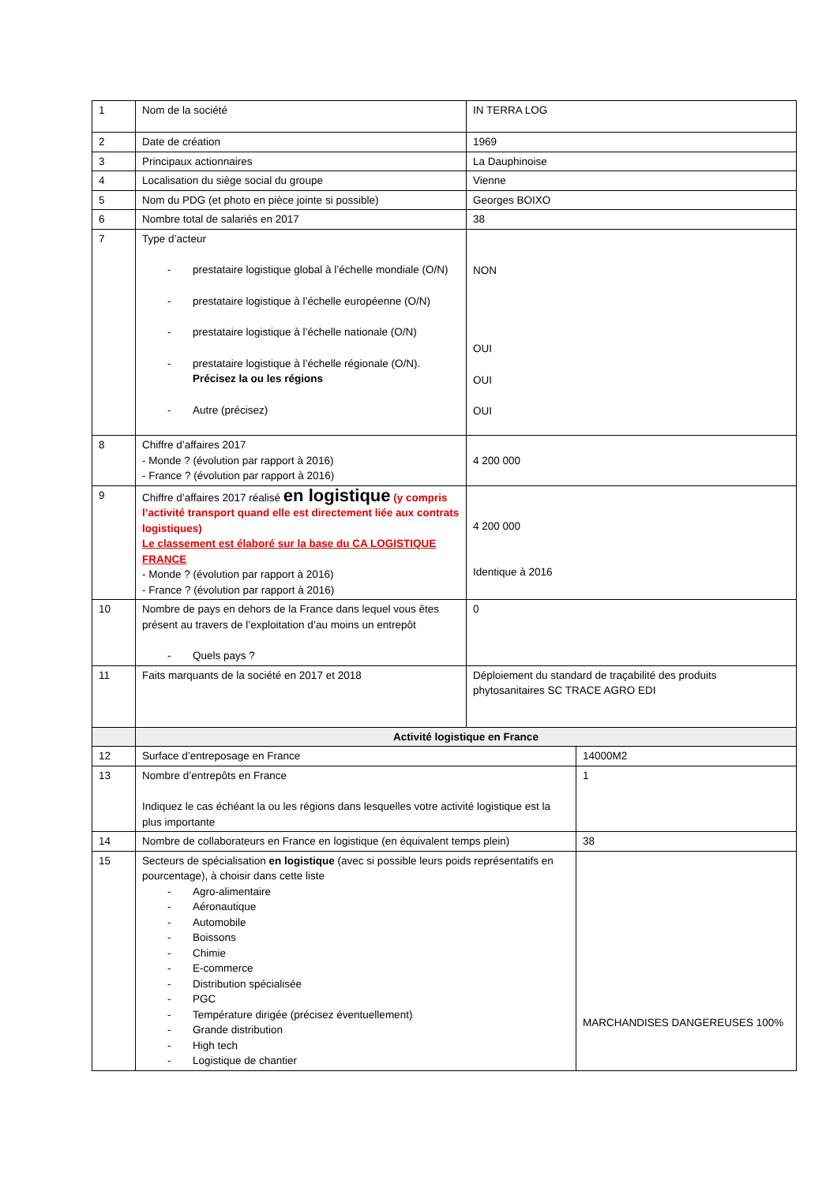| 1 | Nom de la société | IN TERRA LOG | |
| 2 | Date de création | 1969 | |
| 3 | Principaux actionnaires | La Dauphinoise | |
| 4 | Localisation du siège social du groupe | Vienne | |
| 5 | Nom du PDG (et photo en pièce jointe si possible) | Georges BOIXO | |
| 6 | Nombre total de salariés en 2017 | 38 | |
| 7 | Type d’acteur - prestataire logistique global à l’échelle mondiale (O/N) - prestataire logistique à l’échelle européenne (O/N) - prestataire logistique à l’échelle nationale (O/N) - prestataire logistique à l’échelle régionale (O/N). Précisez la ou les régions - Autre (précisez) | NON OUI OUI OUI | |
| 8 | Chiffre d’affaires 2017 - Monde ? (évolution par rapport à 2016) - France ? (évolution par rapport à 2016) | 4 200 000 | |
| 9 | Chiffre d’affaires 2017 réalisé en logistique (y compris l’activité transport quand elle est directement liée aux contrats logistiques) Le classement est élaboré sur la base du CA LOGISTIQUE FRANCE - Monde ? (évolution par rapport à 2016) - France ? (évolution par rapport à 2016) | 4 200 000 Identique à 2016 | |
| 10 | Nombre de pays en dehors de la France dans lequel vous êtes présent au travers de l’exploitation d’au moins un entrepôt - Quels pays ? | 0 | |
| 11 | Faits marquants de la société en 2017 et 2018 | Déploiement du standard de traçabilité des produits phytosanitaires SC TRACE AGRO EDI | |
| | Activité logistique en France | | |
| 12 | Surface d’entreposage en France | | 14000M2 |
| 13 | Nombre d’entrepôts en France Indiquez le cas échéant la ou les régions dans lesquelles votre activité logistique est la plus importante | | 1 |
| 14 | Nombre de collaborateurs en France en logistique (en équivalent temps plein) | | 38 |
| 15 | Secteurs de spécialisation en logistique (avec si possible leurs poids représentatifs en pourcentage), à choisir dans cette liste - Agro-alimentaire - Aéronautique - Automobile - Boissons - Chimie - E-commerce - Distribution spécialisée - PGC - Température dirigée (précisez éventuellement) - Grande distribution - High tech - Logistique de chantier | | MARCHANDISES DANGEREUSES 100% |